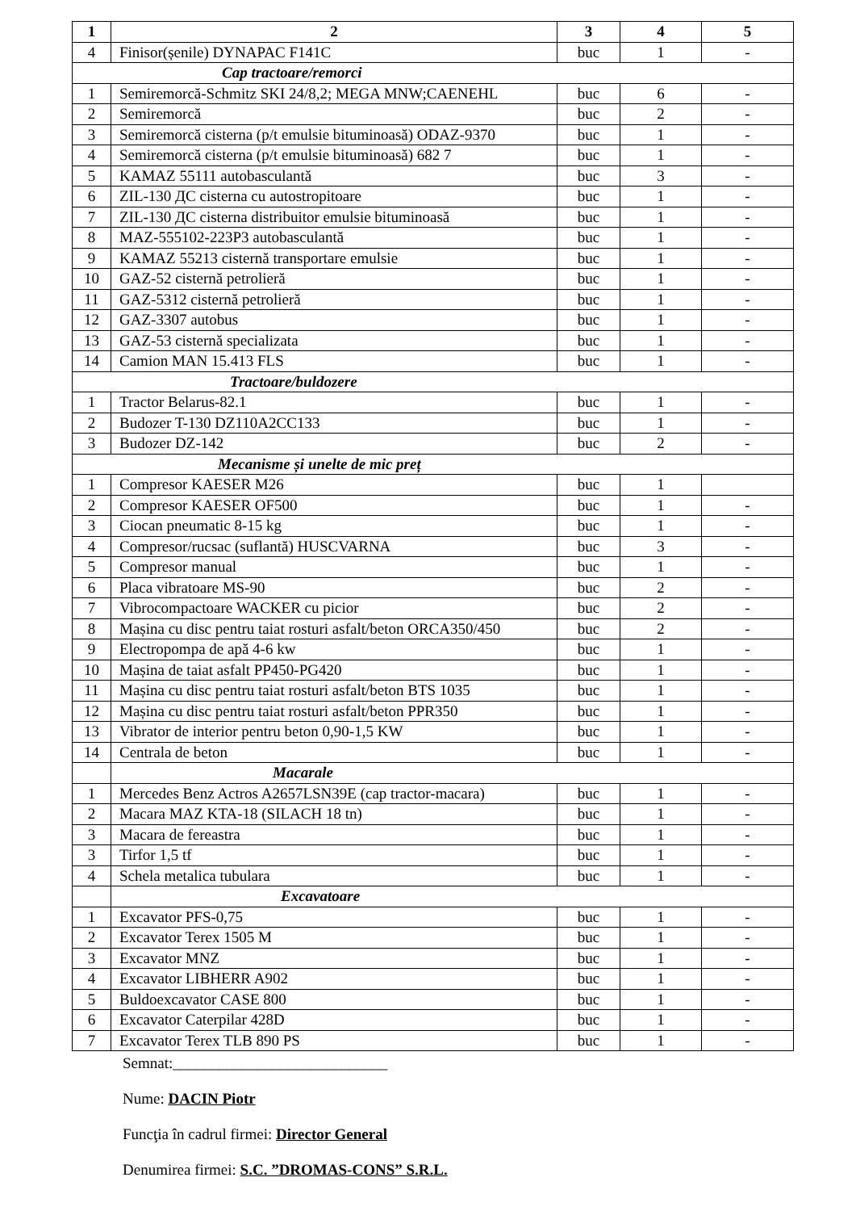| 1 | 2 | 3 | 4 | 5 |
| --- | --- | --- | --- | --- |
| 4 | Finisor(șenile) DYNAPAC F141C | buc | 1 | - |
| Cap tractoare/remorci | | | | |
| 1 | Semiremorcă-Schmitz SKI 24/8,2; MEGA MNW;CAENEHL | buc | 6 | - |
| 2 | Semiremorcă | buc | 2 | - |
| 3 | Semiremorcă cisterna (p/t emulsie bituminoasă) ODAZ-9370 | buc | 1 | - |
| 4 | Semiremorcă cisterna (p/t emulsie bituminoasă) 682 7 | buc | 1 | - |
| 5 | KAMAZ 55111 autobasculantă | buc | 3 | - |
| 6 | ZIL-130 ДС cisterna cu autostropitoare | buc | 1 | - |
| 7 | ZIL-130 ДС cisterna distribuitor emulsie bituminoasă | buc | 1 | - |
| 8 | MAZ-555102-223P3 autobasculantă | buc | 1 | - |
| 9 | KAMAZ 55213 cisternă transportare emulsie | buc | 1 | - |
| 10 | GAZ-52 cisternă petrolieră | buc | 1 | - |
| 11 | GAZ-5312 cisternă petrolieră | buc | 1 | - |
| 12 | GAZ-3307 autobus | buc | 1 | - |
| 13 | GAZ-53 cisternă specializata | buc | 1 | - |
| 14 | Camion MAN 15.413 FLS | buc | 1 | - |
| Tractoare/buldozere | | | | |
| 1 | Tractor Belarus-82.1 | buc | 1 | - |
| 2 | Budozer T-130 DZ110A2CC133 | buc | 1 | - |
| 3 | Budozer DZ-142 | buc | 2 | - |
| Mecanisme și unelte de mic preț | | | | |
| 1 | Compresor KAESER M26 | buc | 1 | |
| 2 | Compresor KAESER OF500 | buc | 1 | - |
| 3 | Ciocan pneumatic 8-15 kg | buc | 1 | - |
| 4 | Compresor/rucsac (suflantă) HUSCVARNA | buc | 3 | - |
| 5 | Compresor manual | buc | 1 | - |
| 6 | Placa vibratoare MS-90 | buc | 2 | - |
| 7 | Vibrocompactoare WACKER cu picior | buc | 2 | - |
| 8 | Mașina cu disc pentru taiat rosturi asfalt/beton ORCA350/450 | buc | 2 | - |
| 9 | Electropompa de apă 4-6 kw | buc | 1 | - |
| 10 | Mașina de taiat asfalt PP450-PG420 | buc | 1 | - |
| 11 | Mașina cu disc pentru taiat rosturi asfalt/beton BTS 1035 | buc | 1 | - |
| 12 | Mașina cu disc pentru taiat rosturi asfalt/beton PPR350 | buc | 1 | - |
| 13 | Vibrator de interior pentru beton 0,90-1,5 KW | buc | 1 | - |
| 14 | Centrala de beton | buc | 1 | - |
| | Macarale | | | |
| 1 | Mercedes Benz Actros A2657LSN39E (cap tractor-macara) | buc | 1 | - |
| 2 | Macara MAZ KTA-18 (SILACH 18 tn) | buc | 1 | - |
| 3 | Macara de fereastra | buc | 1 | - |
| 3 | Tirfor 1,5 tf | buc | 1 | - |
| 4 | Schela metalica tubulara | buc | 1 | - |
| | Excavatoare | | | |
| 1 | Excavator PFS-0,75 | buc | 1 | - |
| 2 | Excavator Terex 1505 M | buc | 1 | - |
| 3 | Excavator MNZ | buc | 1 | - |
| 4 | Excavator LIBHERR A902 | buc | 1 | - |
| 5 | Buldoexcavator CASE 800 | buc | 1 | - |
| 6 | Excavator Caterpilar 428D | buc | 1 | - |
| 7 | Excavator Terex TLB 890 PS | buc | 1 | - |
Semnat:____________________________
Nume: DACIN Piotr
Funcţia în cadrul firmei: Director General
Denumirea firmei: S.C. ”DROMAS-CONS” S.R.L.